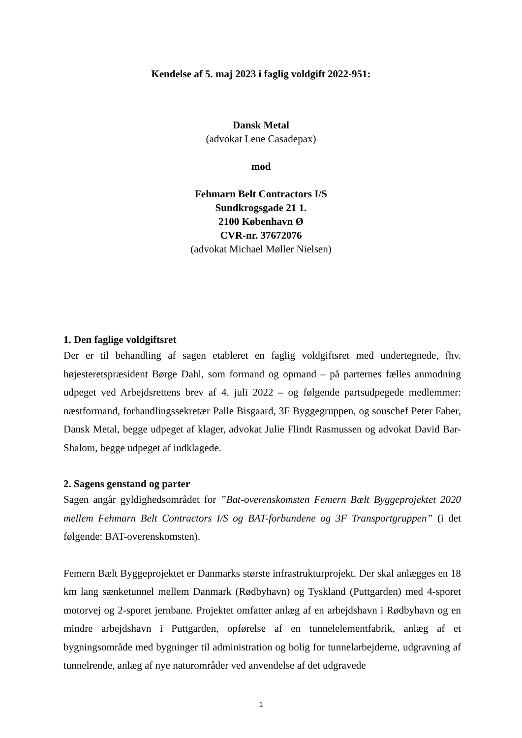Kendelse af 5. maj 2023 i faglig voldgift 2022-951:
Dansk Metal
(advokat Lene Casadepax)
mod
Fehmarn Belt Contractors I/S
Sundkrogsgade 21 1.
2100 København Ø
CVR-nr. 37672076
(advokat Michael Møller Nielsen)
1. Den faglige voldgiftsret
Der er til behandling af sagen etableret en faglig voldgiftsret med undertegnede, fhv. højesteretspræsident Børge Dahl, som formand og opmand – på parternes fælles anmodning udpeget ved Arbejdsrettens brev af 4. juli 2022 – og følgende partsudpegede medlemmer: næstformand, forhandlingssekretær Palle Bisgaard, 3F Byggegruppen, og souschef Peter Faber, Dansk Metal, begge udpeget af klager, advokat Julie Flindt Rasmussen og advokat David Bar-Shalom, begge udpeget af indklagede.
2. Sagens genstand og parter
Sagen angår gyldighedsområdet for ”Bat-overenskomsten Femern Bælt Byggeprojektet 2020 mellem Fehmarn Belt Contractors I/S og BAT-forbundene og 3F Transportgruppen” (i det følgende: BAT-overenskomsten).
Femern Bælt Byggeprojektet er Danmarks største infrastrukturprojekt. Der skal anlægges en 18 km lang sænketunnel mellem Danmark (Rødbyhavn) og Tyskland (Puttgarden) med 4-sporet motorvej og 2-sporet jernbane. Projektet omfatter anlæg af en arbejdshavn i Rødbyhavn og en mindre arbejdshavn i Puttgarden, opførelse af en tunnelelementfabrik, anlæg af et bygningsområde med bygninger til administration og bolig for tunnelarbejderne, udgravning af tunnelrende, anlæg af nye naturområder ved anvendelse af det udgravede
1